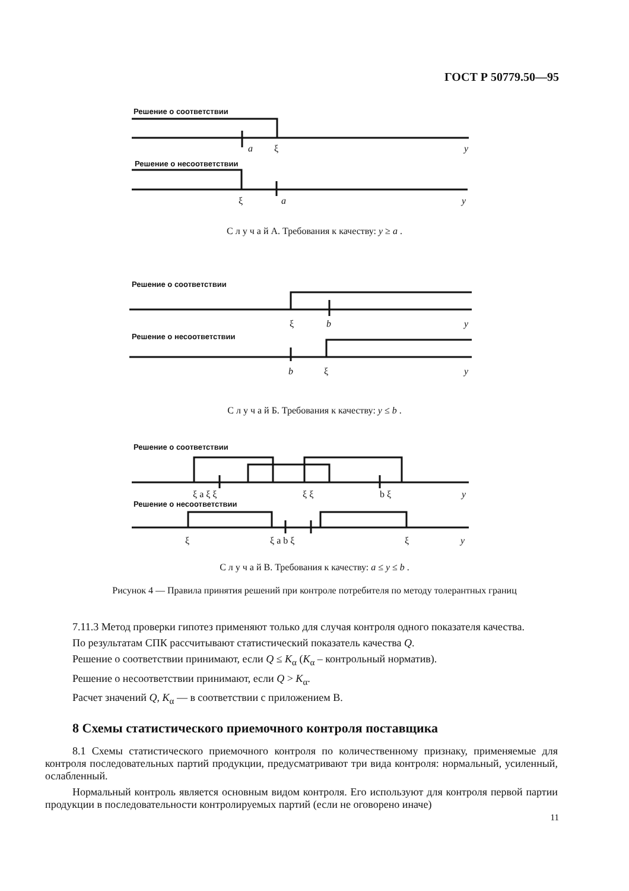ГОСТ Р 50779.50—95
Решение о соответствии
a
ξ
y
Решение о несоответствии
ξ
a
y
Решение о соответствии
ξ
b
y
Решение о несоответствии
b
ξ
y
Решение о соответствии
ξ a ξ ξ
ξ ξ
b ξ
y
Решение о несоответствии
ξ
ξ a b ξ
ξ
y
С л у ч а й А. Требования к качеству: y ≥ a .
С л у ч а й Б. Требования к качеству: y ≤ b .
С л у ч а й В. Требования к качеству: a ≤ y ≤ b .
Рисунок 4 — Правила принятия решений при контроле потребителя по методу толерантных границ
7.11.3 Метод проверки гипотез применяют только для случая контроля одного показателя качества.
По результатам СПК рассчитывают статистический показатель качества Q.
Решение о соответствии принимают, если Q ≤ K<sub>α</sub> (K<sub>α</sub> – контрольный норматив).
Решение о несоответствии принимают, если Q > K<sub>α</sub>.
Расчет значений Q, K<sub>α</sub> — в соответствии с приложением В.
8 Схемы статистического приемочного контроля поставщика
8.1 Схемы статистического приемочного контроля по количественному признаку, применяемые для контроля последовательных партий продукции, предусматривают три вида контроля: нормальный, усиленный, ослабленный.
Нормальный контроль является основным видом контроля. Его используют для контроля первой партии продукции в последовательности контролируемых партий (если не оговорено иначе)
11